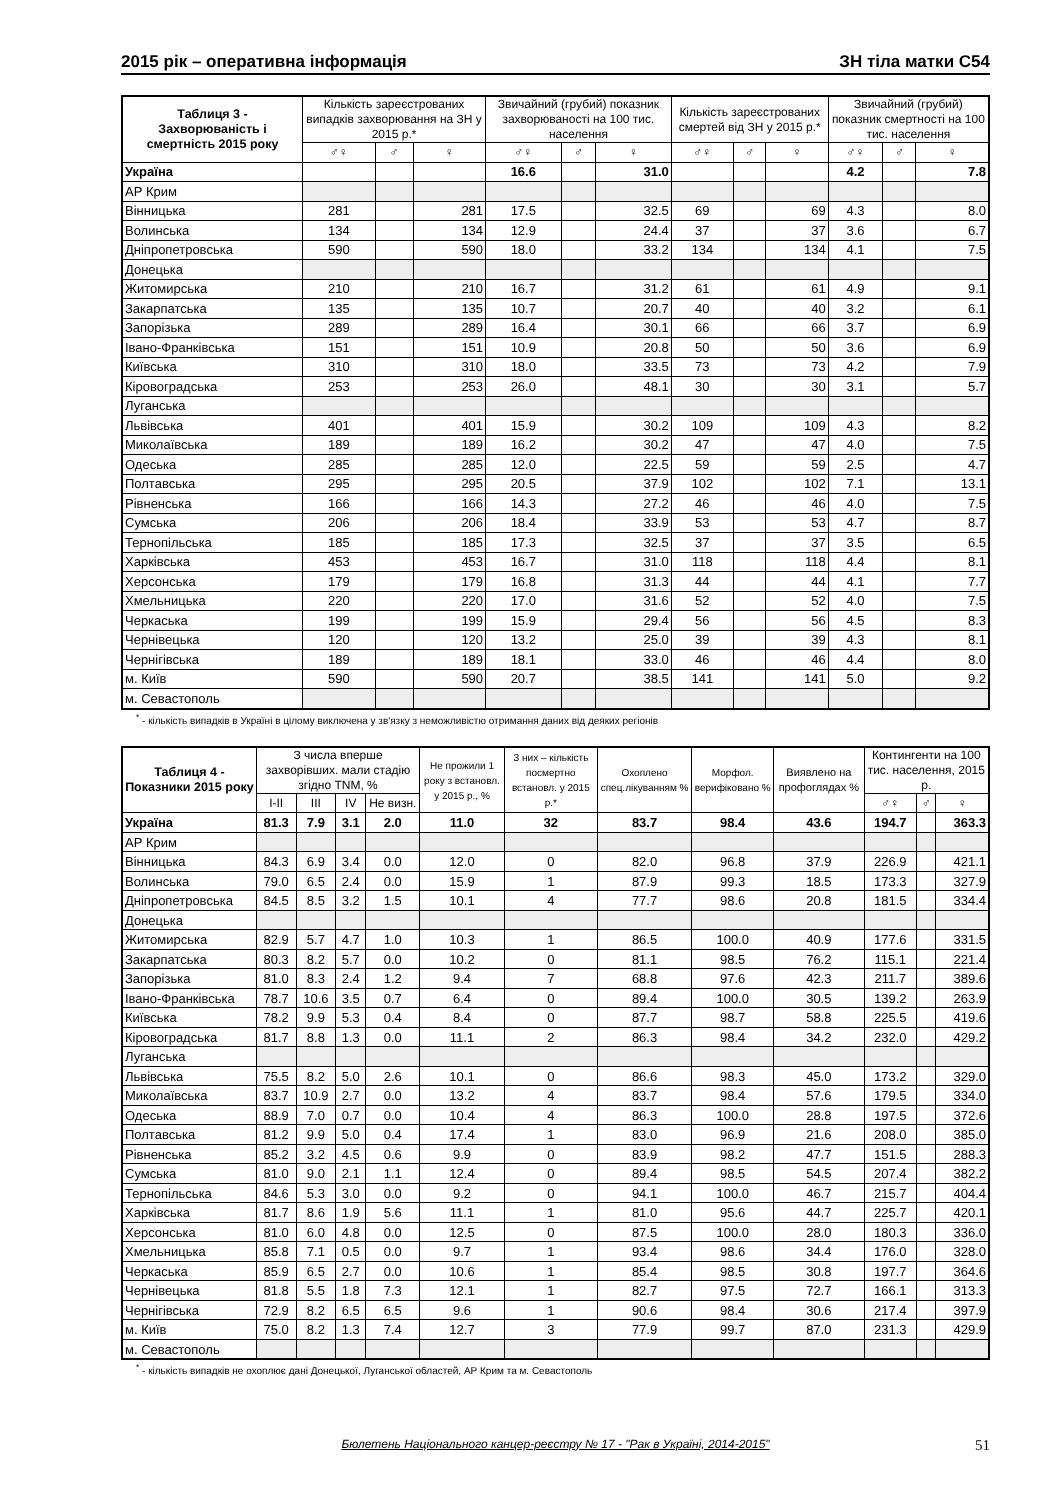2015 рік – оперативна інформація ЗН тіла матки С54
| Таблиця 3 - Захворюваність і смертність 2015 року | Кількість зареєстрованих випадків захворювання на ЗН у 2015 р.* | | | Звичайний (грубий) показник захворюваності на 100 тис. населення | | | Кількість зареєстрованих смертей від ЗН у 2015 р.* | | | Звичайний (грубий) показник смертності на 100 тис. населення | | |
| --- | --- | --- | --- | --- | --- | --- | --- | --- | --- | --- | --- | --- |
| | ♂♀ | ♂ | ♀ | ♂♀ | ♂ | ♀ | ♂♀ | ♂ | ♀ | ♂♀ | ♂ | ♀ |
| Україна | | | | 16.6 | | 31.0 | | | | 4.2 | | 7.8 |
| АР Крим | | | | | | | | | | | | |
| Вінницька | 281 | | 281 | 17.5 | | 32.5 | 69 | | 69 | 4.3 | | 8.0 |
| Волинська | 134 | | 134 | 12.9 | | 24.4 | 37 | | 37 | 3.6 | | 6.7 |
| Дніпропетровська | 590 | | 590 | 18.0 | | 33.2 | 134 | | 134 | 4.1 | | 7.5 |
| Донецька | | | | | | | | | | | | |
| Житомирська | 210 | | 210 | 16.7 | | 31.2 | 61 | | 61 | 4.9 | | 9.1 |
| Закарпатська | 135 | | 135 | 10.7 | | 20.7 | 40 | | 40 | 3.2 | | 6.1 |
| Запорізька | 289 | | 289 | 16.4 | | 30.1 | 66 | | 66 | 3.7 | | 6.9 |
| Івано-Франківська | 151 | | 151 | 10.9 | | 20.8 | 50 | | 50 | 3.6 | | 6.9 |
| Київська | 310 | | 310 | 18.0 | | 33.5 | 73 | | 73 | 4.2 | | 7.9 |
| Кіровоградська | 253 | | 253 | 26.0 | | 48.1 | 30 | | 30 | 3.1 | | 5.7 |
| Луганська | | | | | | | | | | | | |
| Львівська | 401 | | 401 | 15.9 | | 30.2 | 109 | | 109 | 4.3 | | 8.2 |
| Миколаївська | 189 | | 189 | 16.2 | | 30.2 | 47 | | 47 | 4.0 | | 7.5 |
| Одеська | 285 | | 285 | 12.0 | | 22.5 | 59 | | 59 | 2.5 | | 4.7 |
| Полтавська | 295 | | 295 | 20.5 | | 37.9 | 102 | | 102 | 7.1 | | 13.1 |
| Рівненська | 166 | | 166 | 14.3 | | 27.2 | 46 | | 46 | 4.0 | | 7.5 |
| Сумська | 206 | | 206 | 18.4 | | 33.9 | 53 | | 53 | 4.7 | | 8.7 |
| Тернопільська | 185 | | 185 | 17.3 | | 32.5 | 37 | | 37 | 3.5 | | 6.5 |
| Харківська | 453 | | 453 | 16.7 | | 31.0 | 118 | | 118 | 4.4 | | 8.1 |
| Херсонська | 179 | | 179 | 16.8 | | 31.3 | 44 | | 44 | 4.1 | | 7.7 |
| Хмельницька | 220 | | 220 | 17.0 | | 31.6 | 52 | | 52 | 4.0 | | 7.5 |
| Черкаська | 199 | | 199 | 15.9 | | 29.4 | 56 | | 56 | 4.5 | | 8.3 |
| Чернівецька | 120 | | 120 | 13.2 | | 25.0 | 39 | | 39 | 4.3 | | 8.1 |
| Чернігівська | 189 | | 189 | 18.1 | | 33.0 | 46 | | 46 | 4.4 | | 8.0 |
| м. Київ | 590 | | 590 | 20.7 | | 38.5 | 141 | | 141 | 5.0 | | 9.2 |
| м. Севастополь | | | | | | | | | | | | |
<sup>*</sup> - кількість випадків в Україні в цілому виключена у зв'язку з неможливістю отримання даних від деяких регіонів
| Таблиця 4 - Показники 2015 року | З числа вперше захворівших. мали стадію згідно TNM, % | | | | Не прожили 1 року з встановл. у 2015 р., % | З них – кількість посмертно встановл. у 2015 р.* | Охоплено спец.лікуванням % | Морфол. верифіковано % | Виявлено на профоглядах % | Контингенти на 100 тис. населення, 2015 р. | | |
| --- | --- | --- | --- | --- | --- | --- | --- | --- | --- | --- | --- | --- |
| | I-II | III | IV | Не визн. | | | | | | ♂♀ | ♂ | ♀ |
| Україна | 81.3 | 7.9 | 3.1 | 2.0 | 11.0 | 32 | 83.7 | 98.4 | 43.6 | 194.7 | | 363.3 |
| АР Крим | | | | | | | | | | | | |
| Вінницька | 84.3 | 6.9 | 3.4 | 0.0 | 12.0 | 0 | 82.0 | 96.8 | 37.9 | 226.9 | | 421.1 |
| Волинська | 79.0 | 6.5 | 2.4 | 0.0 | 15.9 | 1 | 87.9 | 99.3 | 18.5 | 173.3 | | 327.9 |
| Дніпропетровська | 84.5 | 8.5 | 3.2 | 1.5 | 10.1 | 4 | 77.7 | 98.6 | 20.8 | 181.5 | | 334.4 |
| Донецька | | | | | | | | | | | | |
| Житомирська | 82.9 | 5.7 | 4.7 | 1.0 | 10.3 | 1 | 86.5 | 100.0 | 40.9 | 177.6 | | 331.5 |
| Закарпатська | 80.3 | 8.2 | 5.7 | 0.0 | 10.2 | 0 | 81.1 | 98.5 | 76.2 | 115.1 | | 221.4 |
| Запорізька | 81.0 | 8.3 | 2.4 | 1.2 | 9.4 | 7 | 68.8 | 97.6 | 42.3 | 211.7 | | 389.6 |
| Івано-Франківська | 78.7 | 10.6 | 3.5 | 0.7 | 6.4 | 0 | 89.4 | 100.0 | 30.5 | 139.2 | | 263.9 |
| Київська | 78.2 | 9.9 | 5.3 | 0.4 | 8.4 | 0 | 87.7 | 98.7 | 58.8 | 225.5 | | 419.6 |
| Кіровоградська | 81.7 | 8.8 | 1.3 | 0.0 | 11.1 | 2 | 86.3 | 98.4 | 34.2 | 232.0 | | 429.2 |
| Луганська | | | | | | | | | | | | |
| Львівська | 75.5 | 8.2 | 5.0 | 2.6 | 10.1 | 0 | 86.6 | 98.3 | 45.0 | 173.2 | | 329.0 |
| Миколаївська | 83.7 | 10.9 | 2.7 | 0.0 | 13.2 | 4 | 83.7 | 98.4 | 57.6 | 179.5 | | 334.0 |
| Одеська | 88.9 | 7.0 | 0.7 | 0.0 | 10.4 | 4 | 86.3 | 100.0 | 28.8 | 197.5 | | 372.6 |
| Полтавська | 81.2 | 9.9 | 5.0 | 0.4 | 17.4 | 1 | 83.0 | 96.9 | 21.6 | 208.0 | | 385.0 |
| Рівненська | 85.2 | 3.2 | 4.5 | 0.6 | 9.9 | 0 | 83.9 | 98.2 | 47.7 | 151.5 | | 288.3 |
| Сумська | 81.0 | 9.0 | 2.1 | 1.1 | 12.4 | 0 | 89.4 | 98.5 | 54.5 | 207.4 | | 382.2 |
| Тернопільська | 84.6 | 5.3 | 3.0 | 0.0 | 9.2 | 0 | 94.1 | 100.0 | 46.7 | 215.7 | | 404.4 |
| Харківська | 81.7 | 8.6 | 1.9 | 5.6 | 11.1 | 1 | 81.0 | 95.6 | 44.7 | 225.7 | | 420.1 |
| Херсонська | 81.0 | 6.0 | 4.8 | 0.0 | 12.5 | 0 | 87.5 | 100.0 | 28.0 | 180.3 | | 336.0 |
| Хмельницька | 85.8 | 7.1 | 0.5 | 0.0 | 9.7 | 1 | 93.4 | 98.6 | 34.4 | 176.0 | | 328.0 |
| Черкаська | 85.9 | 6.5 | 2.7 | 0.0 | 10.6 | 1 | 85.4 | 98.5 | 30.8 | 197.7 | | 364.6 |
| Чернівецька | 81.8 | 5.5 | 1.8 | 7.3 | 12.1 | 1 | 82.7 | 97.5 | 72.7 | 166.1 | | 313.3 |
| Чернігівська | 72.9 | 8.2 | 6.5 | 6.5 | 9.6 | 1 | 90.6 | 98.4 | 30.6 | 217.4 | | 397.9 |
| м. Київ | 75.0 | 8.2 | 1.3 | 7.4 | 12.7 | 3 | 77.9 | 99.7 | 87.0 | 231.3 | | 429.9 |
| м. Севастополь | | | | | | | | | | | | |
<sup>*</sup> - кількість випадків не охоплює дані Донецької, Луганської областей, АР Крим та м. Севастополь
Бюлетень Національного канцер-реєстру № 17 - "Рак в Україні, 2014-2015" 51